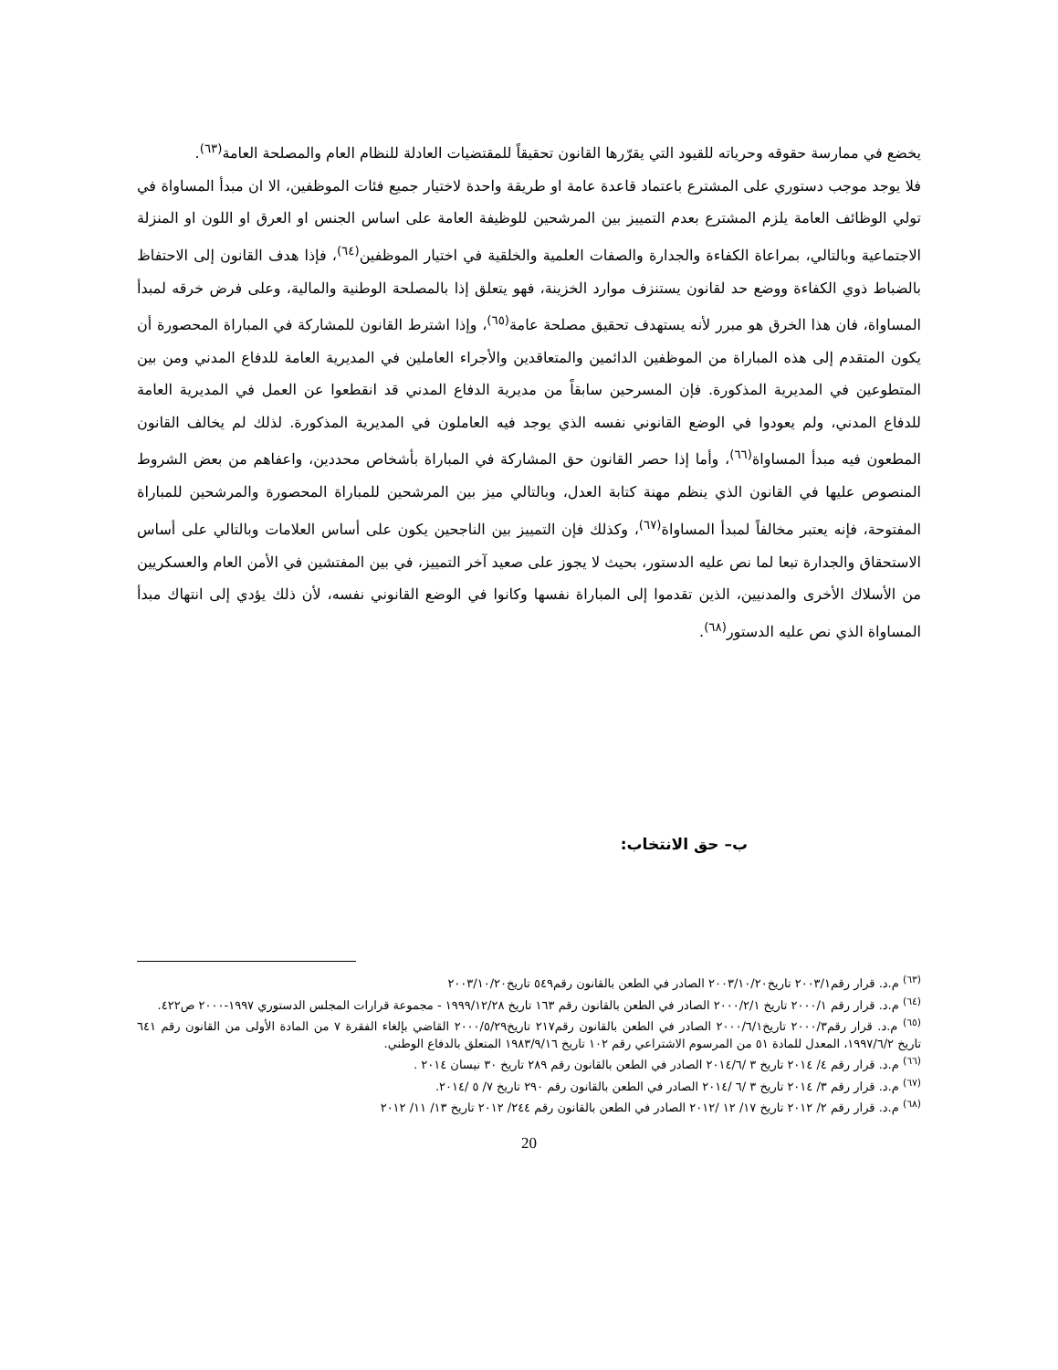يخضع في ممارسة حقوقه وحرياته للقيود التي يقرّرها القانون تحقيقاً للمقتضيات العادلة للنظام العام والمصلحة العامة<sup>(٦٣)</sup>.
فلا يوجد موجب دستوري على المشترع باعتماد قاعدة عامة او طريقة واحدة لاختيار جميع فئات الموظفين، الا ان مبدأ المساواة في تولي الوظائف العامة يلزم المشترع بعدم التمييز بين المرشحين للوظيفة العامة على اساس الجنس او العرق او اللون او المنزلة الاجتماعية وبالتالي، بمراعاة الكفاءة والجدارة والصفات العلمية والخلقية في اختيار الموظفين<sup>(٦٤)</sup>، فإذا هدف القانون إلى الاحتفاظ بالضباط ذوي الكفاءة ووضع حد لقانون يستنزف موارد الخزينة، فهو يتعلق إذا بالمصلحة الوطنية والمالية، وعلى فرض خرقه لمبدأ المساواة، فان هذا الخرق هو مبرر لأنه يستهدف تحقيق مصلحة عامة<sup>(٦٥)</sup>، وإذا اشترط القانون للمشاركة في المباراة المحصورة أن يكون المتقدم إلى هذه المباراة من الموظفين الدائمين والمتعاقدين والأجراء العاملين في المديرية العامة للدفاع المدني ومن بين المتطوعين في المديرية المذكورة. فإن المسرحين سابقاً من مديرية الدفاع المدني قد انقطعوا عن العمل في المديرية العامة للدفاع المدني، ولم يعودوا في الوضع القانوني نفسه الذي يوجد فيه العاملون في المديرية المذكورة. لذلك لم يخالف القانون المطعون فيه مبدأ المساواة<sup>(٦٦)</sup>، وأما إذا حصر القانون حق المشاركة في المباراة بأشخاص محددين، واعفاهم من بعض الشروط المنصوص عليها في القانون الذي ينظم مهنة كتابة العدل، وبالتالي ميز بين المرشحين للمباراة المحصورة والمرشحين للمباراة المفتوحة، فإنه يعتبر مخالفاً لمبدأ المساواة<sup>(٦٧)</sup>، وكذلك فإن التمييز بين الناجحين يكون على أساس العلامات وبالتالي على أساس الاستحقاق والجدارة تبعا لما نص عليه الدستور، بحيث لا يجوز على صعيد آخر التمييز، في بين المفتشين في الأمن العام والعسكريين من الأسلاك الأخرى والمدنيين، الذين تقدموا إلى المباراة نفسها وكانوا في الوضع القانوني نفسه، لأن ذلك يؤدي إلى انتهاك مبدأ المساواة الذي نص عليه الدستور<sup>(٦٨)</sup>.
ب– حق الانتخاب:
<sup>(٦٣)</sup> م.د. قرار رقم٢٠٠٣/١ تاريخ٢٠٠٣/١٠/٢٠ الصادر في الطعن بالقانون رقم٥٤٩ تاريخ٢٠٠٣/١٠/٢٠
<sup>(٦٤)</sup> م.د. قرار رقم ٢٠٠٠/١ تاريخ ٢٠٠٠/٢/١ الصادر في الطعن بالقانون رقم ١٦٣ تاريخ ١٩٩٩/١٢/٢٨ - مجموعة قرارات المجلس الدستوري ١٩٩٧-٢٠٠٠ ص٤٢٢.
<sup>(٦٥)</sup> م.د. قرار رقم٢٠٠٠/٣ تاريخ٢٠٠٠/٦/١ الصادر في الطعن بالقانون رقم٢١٧ تاريخ٢٠٠٠/٥/٢٩ القاضي بإلغاء الفقرة ٧ من المادة الأولى من القانون رقم ٦٤١ تاريخ ١٩٩٧/٦/٢، المعدل للمادة ٥١ من المرسوم الاشتراعي رقم ١٠٢ تاريخ ١٩٨٣/٩/١٦ المتعلق بالدفاع الوطني.
<sup>(٦٦)</sup> م.د. قرار رقم ٤/ ٢٠١٤ تاريخ ٣ /٢٠١٤/٦ الصادر في الطعن بالقانون رقم ٢٨٩ تاريخ ٣٠ نيسان ٢٠١٤ .
<sup>(٦٧)</sup> م.د. قرار رقم ٣/ ٢٠١٤ تاريخ ٣ /٦ /٢٠١٤ الصادر في الطعن بالقانون رقم ٢٩٠ تاريخ ٧/ ٥ /٢٠١٤.
<sup>(٦٨)</sup> م.د. قرار رقم ٢/ ٢٠١٢ تاريخ ١٧/ ١٢ /٢٠١٢ الصادر في الطعن بالقانون رقم ٢٤٤/ ٢٠١٢ تاريخ ١٣/ ١١/ ٢٠١٢
20